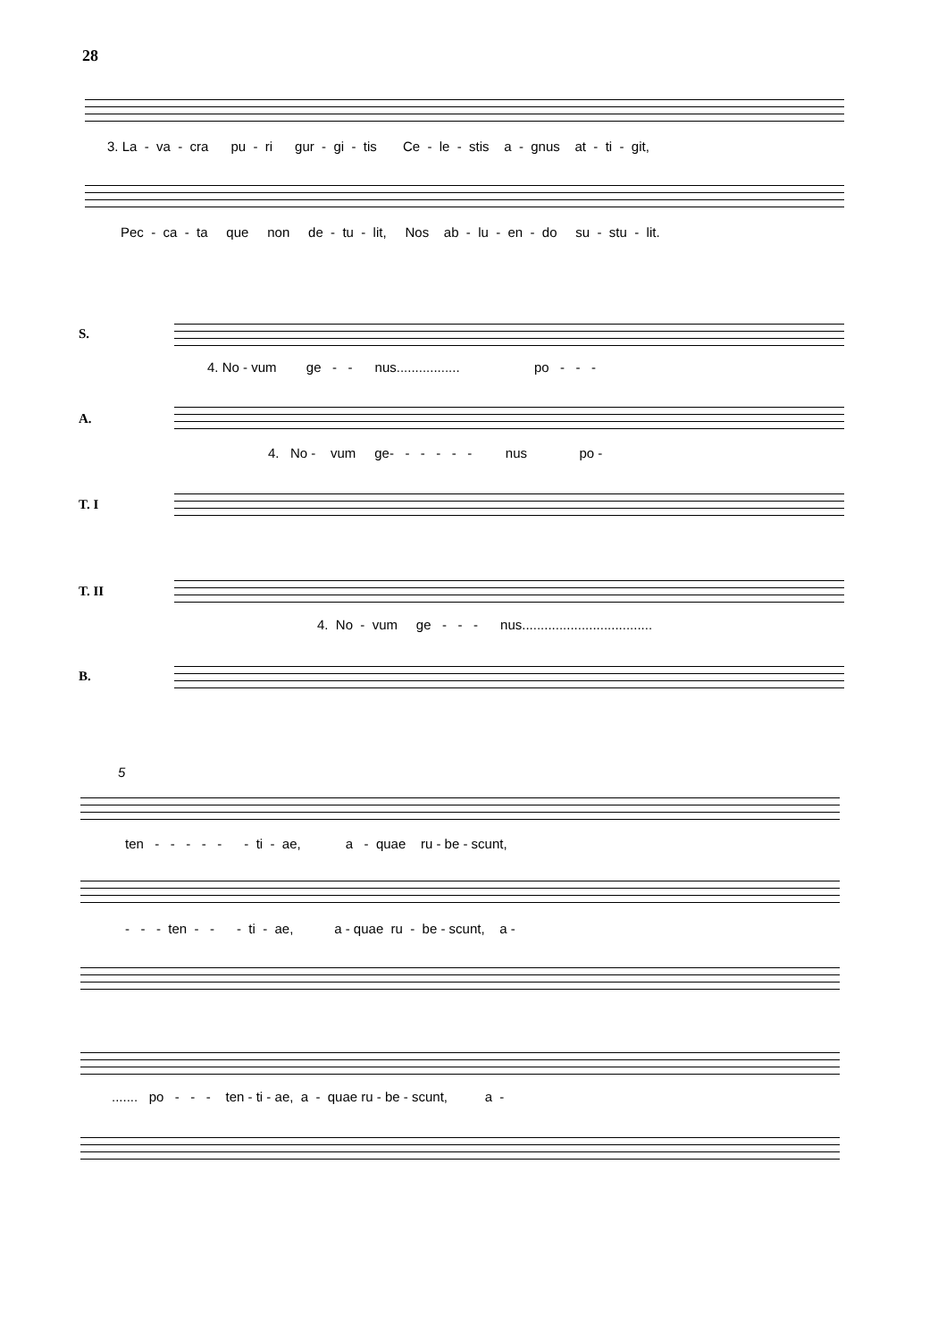28
3. La - va - cra pu - ri gur - gi - tis Ce - le - stis a - gnus at - ti - git,
Pec - ca - ta que non de - tu - lit, Nos ab - lu - en - do su - stu - lit.
S.
4. No - vum ge - - nus................. po - - -
A.
4. No - vum ge- - - - - - nus po -
T. I
T. II
4. No - vum ge - - - nus...................................
B.
5
ten - - - - - - ti - ae, a - quae ru - be - scunt,
- - - ten - - - ti - ae, a - quae ru - be - scunt, a -
....... po - - - ten - ti - ae, a - quae ru - be - scunt, a -